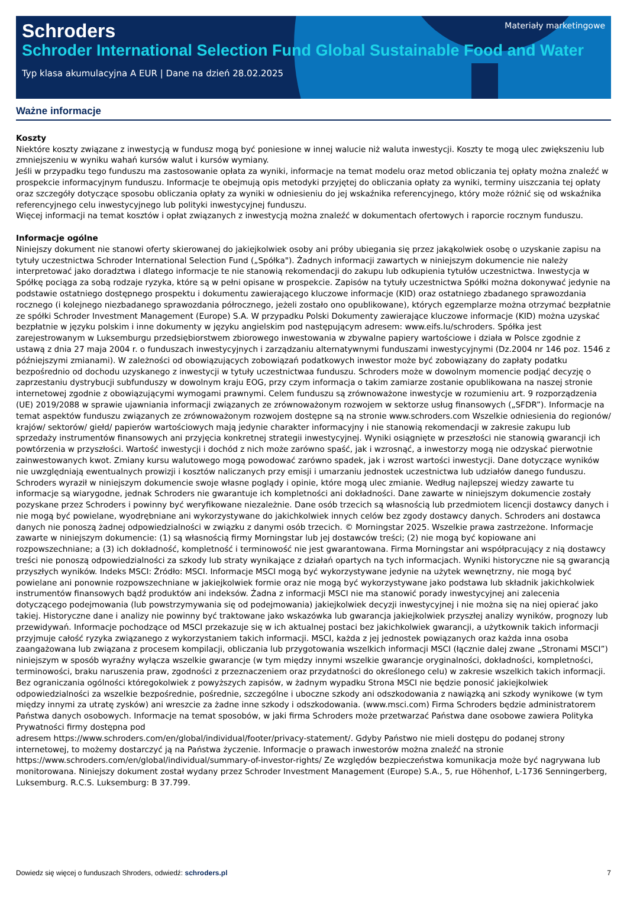Materiały marketingowe
Schroders
Schroder International Selection Fund Global Sustainable Food and Water
Typ klasa akumulacyjna A EUR | Dane na dzień 28.02.2025
Ważne informacje
Koszty
Niektóre koszty związane z inwestycją w fundusz mogą być poniesione w innej walucie niż waluta inwestycji. Koszty te mogą ulec zwiększeniu lub zmniejszeniu w wyniku wahań kursów walut i kursów wymiany.
Jeśli w przypadku tego funduszu ma zastosowanie opłata za wyniki, informacje na temat modelu oraz metod obliczania tej opłaty można znaleźć w prospekcie informacyjnym funduszu. Informacje te obejmują opis metodyki przyjętej do obliczania opłaty za wyniki, terminy uiszczania tej opłaty oraz szczegóły dotyczące sposobu obliczania opłaty za wyniki w odniesieniu do jej wskaźnika referencyjnego, który może różnić się od wskaźnika referencyjnego celu inwestycyjnego lub polityki inwestycyjnej funduszu.
Więcej informacji na temat kosztów i opłat związanych z inwestycją można znaleźć w dokumentach ofertowych i raporcie rocznym funduszu.
Informacje ogólne
Niniejszy dokument nie stanowi oferty skierowanej do jakiejkolwiek osoby ani próby ubiegania się przez jakąkolwiek osobę o uzyskanie zapisu na tytuły uczestnictwa Schroder International Selection Fund („Spółka"). Żadnych informacji zawartych w niniejszym dokumencie nie należy interpretować jako doradztwa i dlatego informacje te nie stanowią rekomendacji do zakupu lub odkupienia tytułów uczestnictwa. Inwestycja w Spółkę pociąga za sobą rodzaje ryzyka, które są w pełni opisane w prospekcie. Zapisów na tytuły uczestnictwa Spółki można dokonywać jedynie na podstawie ostatniego dostępnego prospektu i dokumentu zawierającego kluczowe informacje (KID) oraz ostatniego zbadanego sprawozdania rocznego (i kolejnego niezbadanego sprawozdania półrocznego, jeżeli zostało ono opublikowane), których egzemplarze można otrzymać bezpłatnie ze spółki Schroder Investment Management (Europe) S.A. W przypadku Polski Dokumenty zawierające kluczowe informacje (KID) można uzyskać bezpłatnie w języku polskim i inne dokumenty w języku angielskim pod następującym adresem: www.eifs.lu/schroders. Spółka jest zarejestrowanym w Luksemburgu przedsiębiorstwem zbiorowego inwestowania w zbywalne papiery wartościowe i działa w Polsce zgodnie z ustawą z dnia 27 maja 2004 r. o funduszach inwestycyjnych i zarządzaniu alternatywnymi funduszami inwestycyjnymi (Dz.2004 nr 146 poz. 1546 z późniejszymi zmianami). W zależności od obowiązujących zobowiązań podatkowych inwestor może być zobowiązany do zapłaty podatku bezpośrednio od dochodu uzyskanego z inwestycji w tytuły uczestnictwaa funduszu. Schroders może w dowolnym momencie podjąć decyzję o zaprzestaniu dystrybucji subfunduszy w dowolnym kraju EOG, przy czym informacja o takim zamiarze zostanie opublikowana na naszej stronie internetowej zgodnie z obowiązującymi wymogami prawnymi. Celem funduszu są zrównoważone inwestycje w rozumieniu art. 9 rozporządzenia (UE) 2019/2088 w sprawie ujawniania informacji związanych ze zrównoważonym rozwojem w sektorze usług finansowych („SFDR”). Informacje na temat aspektów funduszu związanych ze zrównoważonym rozwojem dostępne są na stronie www.schroders.com Wszelkie odniesienia do regionów/ krajów/ sektorów/ giełd/ papierów wartościowych mają jedynie charakter informacyjny i nie stanowią rekomendacji w zakresie zakupu lub sprzedaży instrumentów finansowych ani przyjęcia konkretnej strategii inwestycyjnej. Wyniki osiągnięte w przeszłości nie stanowią gwarancji ich powtórzenia w przyszłości. Wartość inwestycji i dochód z nich może zarówno spaść, jak i wzrosnąć, a inwestorzy mogą nie odzyskać pierwotnie zainwestowanych kwot. Zmiany kursu walutowego mogą powodować zarówno spadek, jak i wzrost wartości inwestycji. Dane dotyczące wyników nie uwzględniają ewentualnych prowizji i kosztów naliczanych przy emisji i umarzaniu jednostek uczestnictwa lub udziałów danego funduszu. Schroders wyraził w niniejszym dokumencie swoje własne poglądy i opinie, które mogą ulec zmianie. Według najlepszej wiedzy zawarte tu informacje są wiarygodne, jednak Schroders nie gwarantuje ich kompletności ani dokładności. Dane zawarte w niniejszym dokumencie zostały pozyskane przez Schroders i powinny być weryfikowane niezależnie. Dane osób trzecich są własnością lub przedmiotem licencji dostawcy danych i nie mogą być powielane, wyodrębniane ani wykorzystywane do jakichkolwiek innych celów bez zgody dostawcy danych. Schroders ani dostawca danych nie ponoszą żadnej odpowiedzialności w związku z danymi osób trzecich. © Morningstar 2025. Wszelkie prawa zastrzeżone. Informacje zawarte w niniejszym dokumencie: (1) są własnością firmy Morningstar lub jej dostawców treści; (2) nie mogą być kopiowane ani rozpowszechniane; a (3) ich dokładność, kompletność i terminowość nie jest gwarantowana. Firma Morningstar ani współpracujący z nią dostawcy treści nie ponoszą odpowiedzialności za szkody lub straty wynikające z działań opartych na tych informacjach. Wyniki historyczne nie są gwarancją przyszłych wyników. Indeks MSCI: Źródło: MSCI. Informacje MSCI mogą być wykorzystywane jedynie na użytek wewnętrzny, nie mogą być powielane ani ponownie rozpowszechniane w jakiejkolwiek formie oraz nie mogą być wykorzystywane jako podstawa lub składnik jakichkolwiek instrumentów finansowych bądź produktów ani indeksów. Żadna z informacji MSCI nie ma stanowić porady inwestycyjnej ani zalecenia dotyczącego podejmowania (lub powstrzymywania się od podejmowania) jakiejkolwiek decyzji inwestycyjnej i nie można się na niej opierać jako takiej. Historyczne dane i analizy nie powinny być traktowane jako wskazówka lub gwarancja jakiejkolwiek przyszłej analizy wyników, prognozy lub przewidywań. Informacje pochodzące od MSCI przekazuje się w ich aktualnej postaci bez jakichkolwiek gwarancji, a użytkownik takich informacji przyjmuje całość ryzyka związanego z wykorzystaniem takich informacji. MSCI, każda z jej jednostek powiązanych oraz każda inna osoba zaangażowana lub związana z procesem kompilacji, obliczania lub przygotowania wszelkich informacji MSCI (łącznie dalej zwane „Stronami MSCI”) niniejszym w sposób wyraźny wyłącza wszelkie gwarancje (w tym między innymi wszelkie gwarancje oryginalności, dokładności, kompletności, terminowości, braku naruszenia praw, zgodności z przeznaczeniem oraz przydatności do określonego celu) w zakresie wszelkich takich informacji. Bez ograniczania ogólności któregokolwiek z powyższych zapisów, w żadnym wypadku Strona MSCI nie będzie ponosić jakiejkolwiek odpowiedzialności za wszelkie bezpośrednie, pośrednie, szczególne i uboczne szkody ani odszkodowania z nawiązką ani szkody wynikowe (w tym między innymi za utratę zysków) ani wreszcie za żadne inne szkody i odszkodowania. (www.msci.com) Firma Schroders będzie administratorem Państwa danych osobowych. Informacje na temat sposobów, w jaki firma Schroders może przetwarzać Państwa dane osobowe zawiera Polityka Prywatności firmy dostępna pod
adresem https://www.schroders.com/en/global/individual/footer/privacy-statement/. Gdyby Państwo nie mieli dostępu do podanej strony internetowej, to możemy dostarczyć ją na Państwa życzenie. Informacje o prawach inwestorów można znaleźć na stronie
https://www.schroders.com/en/global/individual/summary-of-investor-rights/ Ze względów bezpieczeństwa komunikacja może być nagrywana lub monitorowana. Niniejszy dokument został wydany przez Schroder Investment Management (Europe) S.A., 5, rue Höhenhof, L-1736 Senningerberg, Luksemburg. R.C.S. Luksemburg: B 37.799.
Dowiedz się więcej o funduszach Shroders, odwiedź: schroders.pl 7